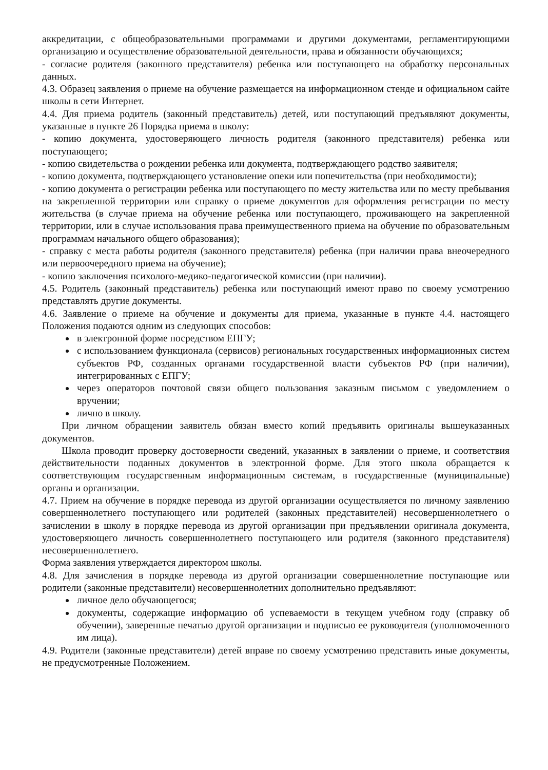аккредитации, с общеобразовательными программами и другими документами, регламентирующими организацию и осуществление образовательной деятельности, права и обязанности обучающихся;
- согласие родителя (законного представителя) ребенка или поступающего на обработку персональных данных.
4.3. Образец заявления о приеме на обучение размещается на информационном стенде и официальном сайте школы в сети Интернет.
4.4. Для приема родитель (законный представитель) детей, или поступающий предъявляют документы, указанные в пункте 26 Порядка приема в школу:
- копию документа, удостоверяющего личность родителя (законного представителя) ребенка или поступающего;
- копию свидетельства о рождении ребенка или документа, подтверждающего родство заявителя;
- копию документа, подтверждающего установление опеки или попечительства (при необходимости);
- копию документа о регистрации ребенка или поступающего по месту жительства или по месту пребывания на закрепленной территории или справку о приеме документов для оформления регистрации по месту жительства (в случае приема на обучение ребенка или поступающего, проживающего на закрепленной территории, или в случае использования права преимущественного приема на обучение по образовательным программам начального общего образования);
- справку с места работы родителя (законного представителя) ребенка (при наличии права внеочередного или первоочередного приема на обучение);
- копию заключения психолого-медико-педагогической комиссии (при наличии).
4.5. Родитель (законный представитель) ребенка или поступающий имеют право по своему усмотрению представлять другие документы.
4.6. Заявление о приеме на обучение и документы для приема, указанные в пункте 4.4. настоящего Положения подаются одним из следующих способов:
в электронной форме посредством ЕПГУ;
с использованием функционала (сервисов) региональных государственных информационных систем субъектов РФ, созданных органами государственной власти субъектов РФ (при наличии), интегрированных с ЕПГУ;
через операторов почтовой связи общего пользования заказным письмом с уведомлением о вручении;
лично в школу.
При личном обращении заявитель обязан вместо копий предъявить оригиналы вышеуказанных документов.
Школа проводит проверку достоверности сведений, указанных в заявлении о приеме, и соответствия действительности поданных документов в электронной форме. Для этого школа обращается к соответствующим государственным информационным системам, в государственные (муниципальные) органы и организации.
4.7. Прием на обучение в порядке перевода из другой организации осуществляется по личному заявлению совершеннолетнего поступающего или родителей (законных представителей) несовершеннолетнего о зачислении в школу в порядке перевода из другой организации при предъявлении оригинала документа, удостоверяющего личность совершеннолетнего поступающего или родителя (законного представителя) несовершеннолетнего.
Форма заявления утверждается директором школы.
4.8. Для зачисления в порядке перевода из другой организации совершеннолетние поступающие или родители (законные представители) несовершеннолетних дополнительно предъявляют:
личное дело обучающегося;
документы, содержащие информацию об успеваемости в текущем учебном году (справку об обучении), заверенные печатью другой организации и подписью ее руководителя (уполномоченного им лица).
4.9. Родители (законные представители) детей вправе по своему усмотрению представить иные документы, не предусмотренные Положением.